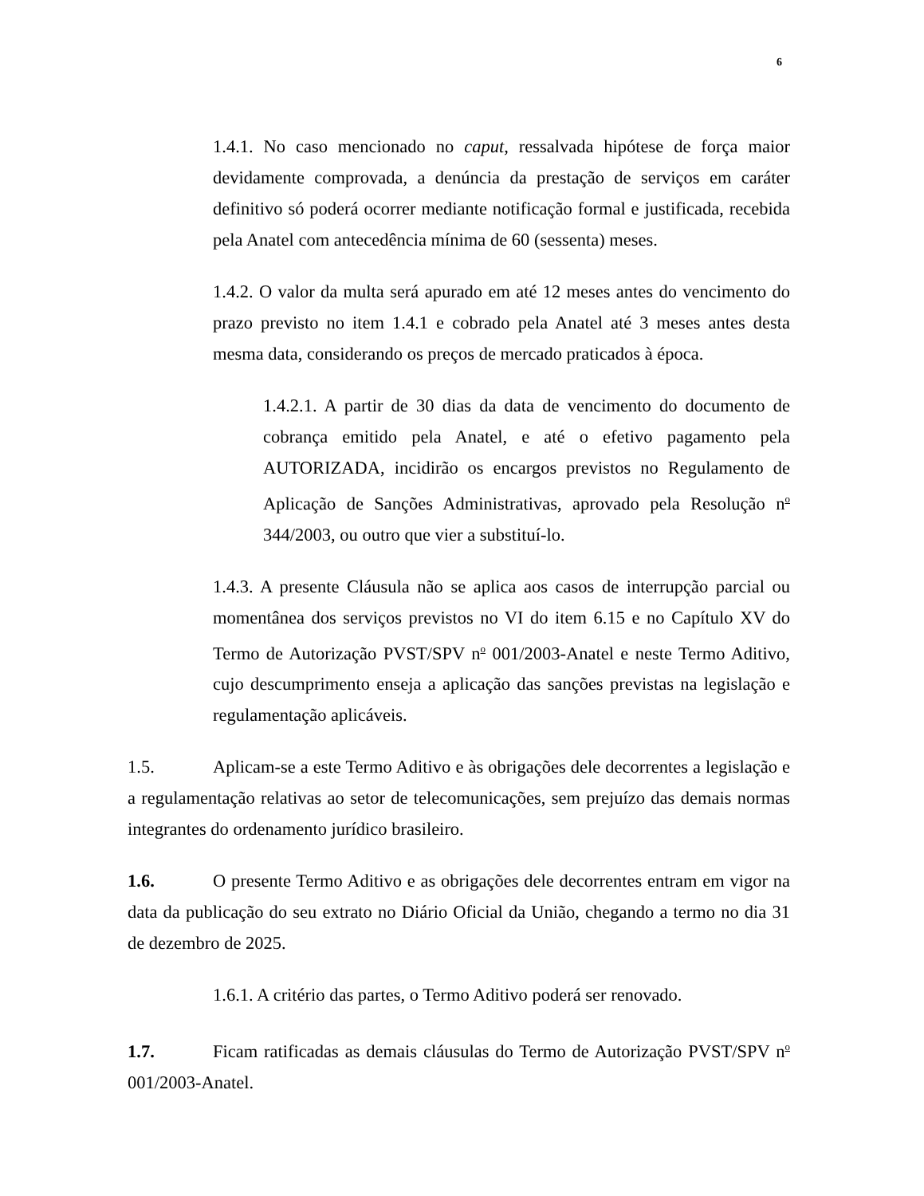6
1.4.1. No caso mencionado no caput, ressalvada hipótese de força maior devidamente comprovada, a denúncia da prestação de serviços em caráter definitivo só poderá ocorrer mediante notificação formal e justificada, recebida pela Anatel com antecedência mínima de 60 (sessenta) meses.
1.4.2. O valor da multa será apurado em até 12 meses antes do vencimento do prazo previsto no item 1.4.1 e cobrado pela Anatel até 3 meses antes desta mesma data, considerando os preços de mercado praticados à época.
1.4.2.1. A partir de 30 dias da data de vencimento do documento de cobrança emitido pela Anatel, e até o efetivo pagamento pela AUTORIZADA, incidirão os encargos previstos no Regulamento de Aplicação de Sanções Administrativas, aprovado pela Resolução n<sup>o</sup> 344/2003, ou outro que vier a substituí-lo.
1.4.3. A presente Cláusula não se aplica aos casos de interrupção parcial ou momentânea dos serviços previstos no VI do item 6.15 e no Capítulo XV do Termo de Autorização PVST/SPV n<sup>o</sup> 001/2003-Anatel e neste Termo Aditivo, cujo descumprimento enseja a aplicação das sanções previstas na legislação e regulamentação aplicáveis.
1.5. Aplicam-se a este Termo Aditivo e às obrigações dele decorrentes a legislação e a regulamentação relativas ao setor de telecomunicações, sem prejuízo das demais normas integrantes do ordenamento jurídico brasileiro.
1.6. O presente Termo Aditivo e as obrigações dele decorrentes entram em vigor na data da publicação do seu extrato no Diário Oficial da União, chegando a termo no dia 31 de dezembro de 2025.
1.6.1. A critério das partes, o Termo Aditivo poderá ser renovado.
1.7. Ficam ratificadas as demais cláusulas do Termo de Autorização PVST/SPV n<sup>o</sup> 001/2003-Anatel.